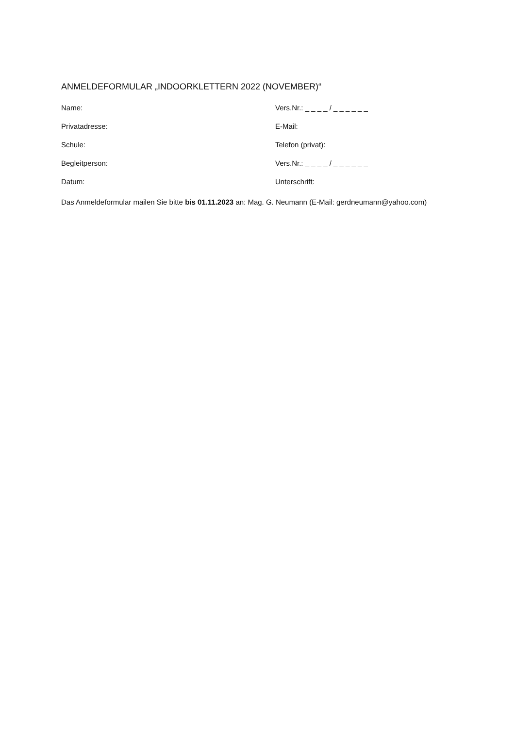ANMELDEFORMULAR „INDOORKLETTERN 2022 (NOVEMBER)“
Name: Vers.Nr.: _ _ _ _ / _ _ _ _ _ _
Privatadresse: E-Mail:
Schule: Telefon (privat):
Begleitperson: Vers.Nr.: _ _ _ _ / _ _ _ _ _ _
Datum: Unterschrift:
Das Anmeldeformular mailen Sie bitte bis 01.11.2023 an: Mag. G. Neumann (E-Mail: gerdneumann@yahoo.com)